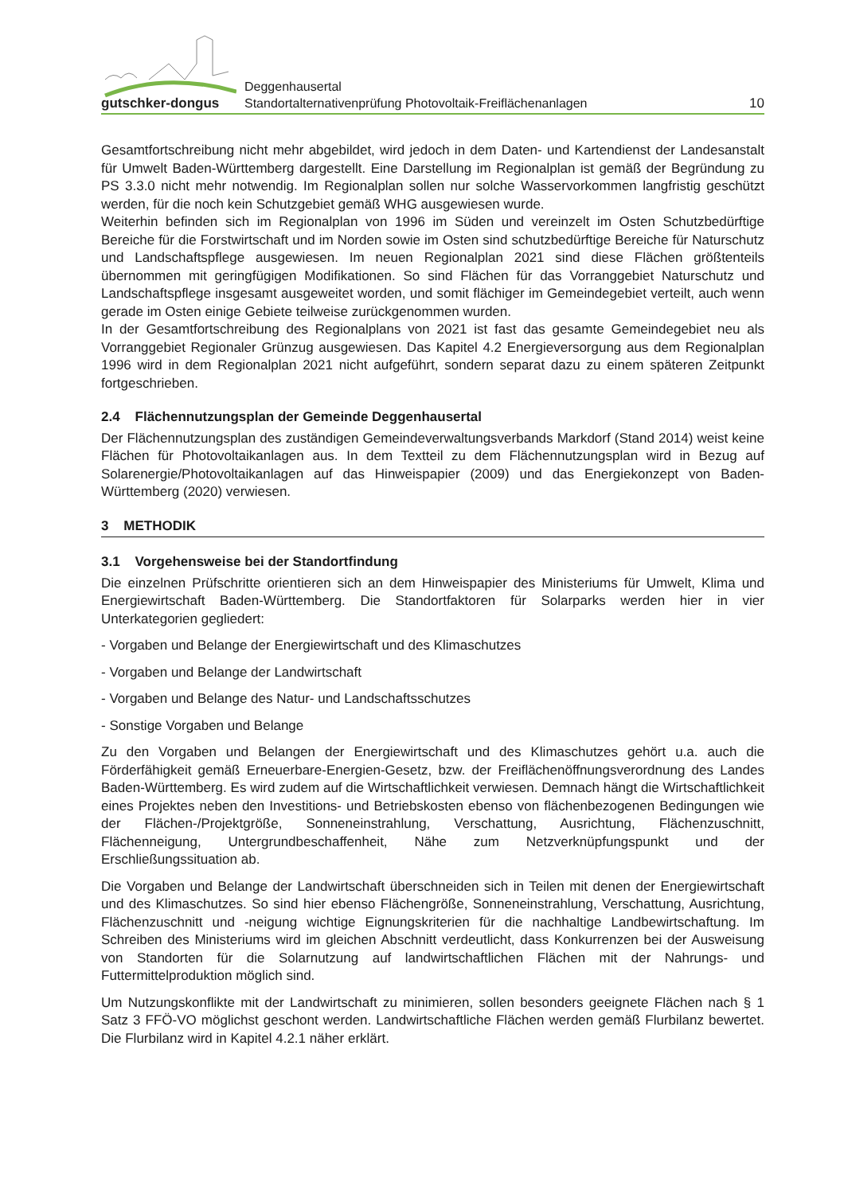gutschker-dongus
Deggenhausertal
Standortalternativenprüfung Photovoltaik-Freiflächenanlagen
10
Gesamtfortschreibung nicht mehr abgebildet, wird jedoch in dem Daten- und Kartendienst der Landesanstalt für Umwelt Baden-Württemberg dargestellt. Eine Darstellung im Regionalplan ist gemäß der Begründung zu PS 3.3.0 nicht mehr notwendig. Im Regionalplan sollen nur solche Wasservorkommen langfristig geschützt werden, für die noch kein Schutzgebiet gemäß WHG ausgewiesen wurde.
Weiterhin befinden sich im Regionalplan von 1996 im Süden und vereinzelt im Osten Schutzbedürftige Bereiche für die Forstwirtschaft und im Norden sowie im Osten sind schutzbedürftige Bereiche für Naturschutz und Landschaftspflege ausgewiesen. Im neuen Regionalplan 2021 sind diese Flächen größtenteils übernommen mit geringfügigen Modifikationen. So sind Flächen für das Vorranggebiet Naturschutz und Landschaftspflege insgesamt ausgeweitet worden, und somit flächiger im Gemeindegebiet verteilt, auch wenn gerade im Osten einige Gebiete teilweise zurückgenommen wurden.
In der Gesamtfortschreibung des Regionalplans von 2021 ist fast das gesamte Gemeindegebiet neu als Vorranggebiet Regionaler Grünzug ausgewiesen. Das Kapitel 4.2 Energieversorgung aus dem Regionalplan 1996 wird in dem Regionalplan 2021 nicht aufgeführt, sondern separat dazu zu einem späteren Zeitpunkt fortgeschrieben.
2.4 Flächennutzungsplan der Gemeinde Deggenhausertal
Der Flächennutzungsplan des zuständigen Gemeindeverwaltungsverbands Markdorf (Stand 2014) weist keine Flächen für Photovoltaikanlagen aus. In dem Textteil zu dem Flächennutzungsplan wird in Bezug auf Solarenergie/Photovoltaikanlagen auf das Hinweispapier (2009) und das Energiekonzept von Baden-Württemberg (2020) verwiesen.
3 METHODIK
3.1 Vorgehensweise bei der Standortfindung
Die einzelnen Prüfschritte orientieren sich an dem Hinweispapier des Ministeriums für Umwelt, Klima und Energiewirtschaft Baden-Württemberg. Die Standortfaktoren für Solarparks werden hier in vier Unterkategorien gegliedert:
- Vorgaben und Belange der Energiewirtschaft und des Klimaschutzes
- Vorgaben und Belange der Landwirtschaft
- Vorgaben und Belange des Natur- und Landschaftsschutzes
- Sonstige Vorgaben und Belange
Zu den Vorgaben und Belangen der Energiewirtschaft und des Klimaschutzes gehört u.a. auch die Förderfähigkeit gemäß Erneuerbare-Energien-Gesetz, bzw. der Freiflächenöffnungsverordnung des Landes Baden-Württemberg. Es wird zudem auf die Wirtschaftlichkeit verwiesen. Demnach hängt die Wirtschaftlichkeit eines Projektes neben den Investitions- und Betriebskosten ebenso von flächenbezogenen Bedingungen wie der Flächen-/Projektgröße, Sonneneinstrahlung, Verschattung, Ausrichtung, Flächenzuschnitt, Flächenneigung, Untergrundbeschaffenheit, Nähe zum Netzverknüpfungspunkt und der Erschließungssituation ab.
Die Vorgaben und Belange der Landwirtschaft überschneiden sich in Teilen mit denen der Energiewirtschaft und des Klimaschutzes. So sind hier ebenso Flächengröße, Sonneneinstrahlung, Verschattung, Ausrichtung, Flächenzuschnitt und -neigung wichtige Eignungskriterien für die nachhaltige Landbewirtschaftung. Im Schreiben des Ministeriums wird im gleichen Abschnitt verdeutlicht, dass Konkurrenzen bei der Ausweisung von Standorten für die Solarnutzung auf landwirtschaftlichen Flächen mit der Nahrungs- und Futtermittelproduktion möglich sind.
Um Nutzungskonflikte mit der Landwirtschaft zu minimieren, sollen besonders geeignete Flächen nach § 1 Satz 3 FFÖ-VO möglichst geschont werden. Landwirtschaftliche Flächen werden gemäß Flurbilanz bewertet. Die Flurbilanz wird in Kapitel 4.2.1 näher erklärt.